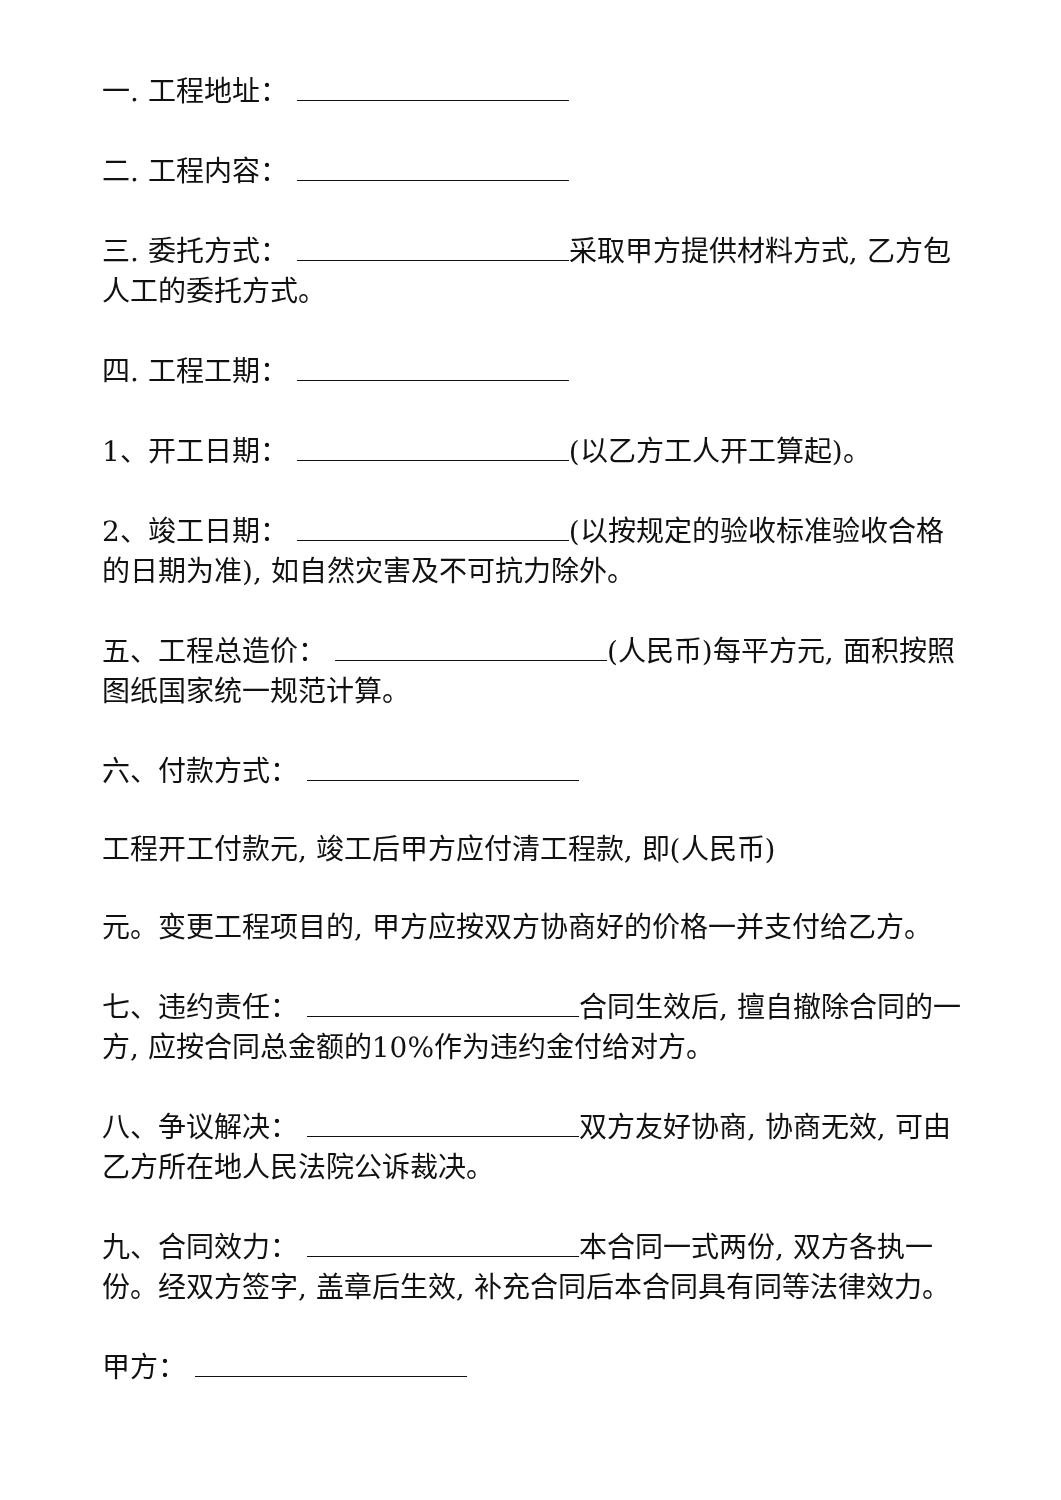一. 工程地址：
二. 工程内容：
三. 委托方式： 采取甲方提供材料方式, 乙方包人工的委托方式。
四. 工程工期：
1、开工日期： (以乙方工人开工算起)。
2、竣工日期： (以按规定的验收标准验收合格的日期为准), 如自然灾害及不可抗力除外。
五、工程总造价： (人民币)每平方元, 面积按照图纸国家统一规范计算。
六、付款方式：
工程开工付款元, 竣工后甲方应付清工程款, 即(人民币)
元。变更工程项目的, 甲方应按双方协商好的价格一并支付给乙方。
七、违约责任： 合同生效后, 擅自撤除合同的一方, 应按合同总金额的10%作为违约金付给对方。
八、争议解决： 双方友好协商, 协商无效, 可由乙方所在地人民法院公诉裁决。
九、合同效力： 本合同一式两份, 双方各执一份。经双方签字, 盖章后生效, 补充合同后本合同具有同等法律效力。
甲方：